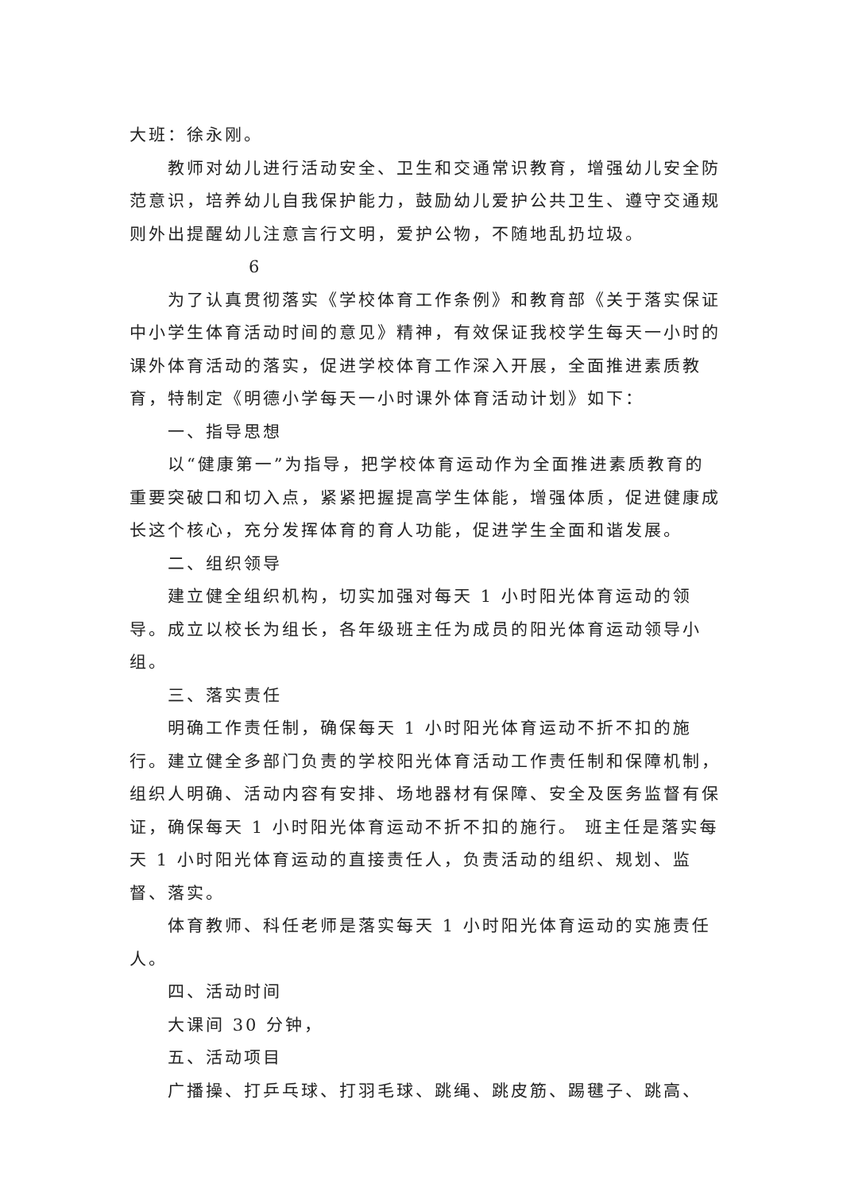大班：徐永刚。
教师对幼儿进行活动安全、卫生和交通常识教育，增强幼儿安全防范意识，培养幼儿自我保护能力，鼓励幼儿爱护公共卫生、遵守交通规则外出提醒幼儿注意言行文明，爱护公物，不随地乱扔垃圾。
6
为了认真贯彻落实《学校体育工作条例》和教育部《关于落实保证中小学生体育活动时间的意见》精神，有效保证我校学生每天一小时的课外体育活动的落实，促进学校体育工作深入开展，全面推进素质教育，特制定《明德小学每天一小时课外体育活动计划》如下：
一、指导思想
以“健康第一”为指导，把学校体育运动作为全面推进素质教育的重要突破口和切入点，紧紧把握提高学生体能，增强体质，促进健康成长这个核心，充分发挥体育的育人功能，促进学生全面和谐发展。
二、组织领导
建立健全组织机构，切实加强对每天 1 小时阳光体育运动的领导。成立以校长为组长，各年级班主任为成员的阳光体育运动领导小组。
三、落实责任
明确工作责任制，确保每天 1 小时阳光体育运动不折不扣的施行。建立健全多部门负责的学校阳光体育活动工作责任制和保障机制，组织人明确、活动内容有安排、场地器材有保障、安全及医务监督有保证，确保每天 1 小时阳光体育运动不折不扣的施行。 班主任是落实每天 1 小时阳光体育运动的直接责任人，负责活动的组织、规划、监督、落实。
体育教师、科任老师是落实每天 1 小时阳光体育运动的实施责任人。
四、活动时间
大课间 30 分钟，
五、活动项目
广播操、打乒乓球、打羽毛球、跳绳、跳皮筋、踢毽子、跳高、